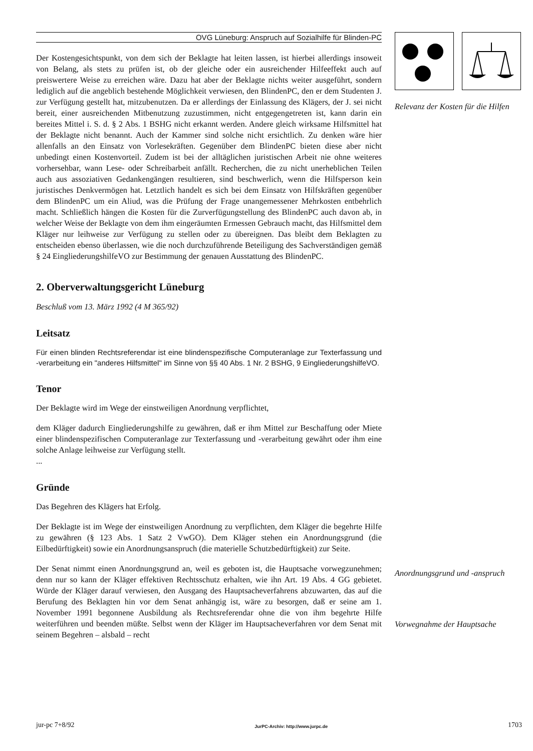OVG Lüneburg: Anspruch auf Sozialhilfe für Blinden-PC
Der Kostengesichtspunkt, von dem sich der Beklagte hat leiten lassen, ist hierbei allerdings insoweit von Belang, als stets zu prüfen ist, ob der gleiche oder ein ausreichender Hilfeeffekt auch auf preiswertere Weise zu erreichen wäre. Dazu hat aber der Beklagte nichts weiter ausgeführt, sondern lediglich auf die angeblich bestehende Möglichkeit verwiesen, den BlindenPC, den er dem Studenten J. zur Verfügung gestellt hat, mitzubenutzen. Da er allerdings der Einlassung des Klägers, der J. sei nicht bereit, einer ausreichenden Mitbenutzung zuzustimmen, nicht entgegengetreten ist, kann darin ein bereites Mittel i. S. d. § 2 Abs. 1 BSHG nicht erkannt werden. Andere gleich wirksame Hilfsmittel hat der Beklagte nicht benannt. Auch der Kammer sind solche nicht ersichtlich. Zu denken wäre hier allenfalls an den Einsatz von Vorlesekräften. Gegenüber dem BlindenPC bieten diese aber nicht unbedingt einen Kostenvorteil. Zudem ist bei der alltäglichen juristischen Arbeit nie ohne weiteres vorhersehbar, wann Lese- oder Schreibarbeit anfällt. Recherchen, die zu nicht unerheblichen Teilen auch aus assoziativen Gedankengängen resultieren, sind beschwerlich, wenn die Hilfsperson kein juristisches Denkvermögen hat. Letztlich handelt es sich bei dem Einsatz von Hilfskräften gegenüber dem BlindenPC um ein Aliud, was die Prüfung der Frage unangemessener Mehrkosten entbehrlich macht. Schließlich hängen die Kosten für die Zurverfügungstellung des BlindenPC auch davon ab, in welcher Weise der Beklagte von dem ihm eingeräumten Ermessen Gebrauch macht, das Hilfsmittel dem Kläger nur leihweise zur Verfügung zu stellen oder zu übereignen. Das bleibt dem Beklagten zu entscheiden ebenso überlassen, wie die noch durchzuführende Beteiligung des Sachverständigen gemäß § 24 EingliederungshilfeVO zur Bestimmung der genauen Ausstattung des BlindenPC.
2. Oberverwaltungsgericht Lüneburg
Beschluß vom 13. März 1992 (4 M 365/92)
Leitsatz
Für einen blinden Rechtsreferendar ist eine blindenspezifische Computeranlage zur Texterfassung und -verarbeitung ein "anderes Hilfsmittel" im Sinne von §§ 40 Abs. 1 Nr. 2 BSHG, 9 EingliederungshilfeVO.
Tenor
Der Beklagte wird im Wege der einstweiligen Anordnung verpflichtet,
dem Kläger dadurch Eingliederungshilfe zu gewähren, daß er ihm Mittel zur Beschaffung oder Miete einer blindenspezifischen Computeranlage zur Texterfassung und -verarbeitung gewährt oder ihm eine solche Anlage leihweise zur Verfügung stellt.
...
Gründe
Das Begehren des Klägers hat Erfolg.
Der Beklagte ist im Wege der einstweiligen Anordnung zu verpflichten, dem Kläger die begehrte Hilfe zu gewähren (§ 123 Abs. 1 Satz 2 VwGO). Dem Kläger stehen ein Anordnungsgrund (die Eilbedürftigkeit) sowie ein Anordnungsanspruch (die materielle Schutzbedürftigkeit) zur Seite.
Der Senat nimmt einen Anordnungsgrund an, weil es geboten ist, die Hauptsache vorwegzunehmen; denn nur so kann der Kläger effektiven Rechtsschutz erhalten, wie ihn Art. 19 Abs. 4 GG gebietet. Würde der Kläger darauf verwiesen, den Ausgang des Hauptsacheverfahrens abzuwarten, das auf die Berufung des Beklagten hin vor dem Senat anhängig ist, wäre zu besorgen, daß er seine am 1. November 1991 begonnene Ausbildung als Rechtsreferendar ohne die von ihm begehrte Hilfe weiterführen und beenden müßte. Selbst wenn der Kläger im Hauptsacheverfahren vor dem Senat mit seinem Begehren – alsbald – recht
Relevanz der Kosten für die Hilfen
Anordnungsgrund und -anspruch
Vorwegnahme der Hauptsache
jur-pc 7+8/92 JurPC-Archiv: http://www.jurpc.de 1703